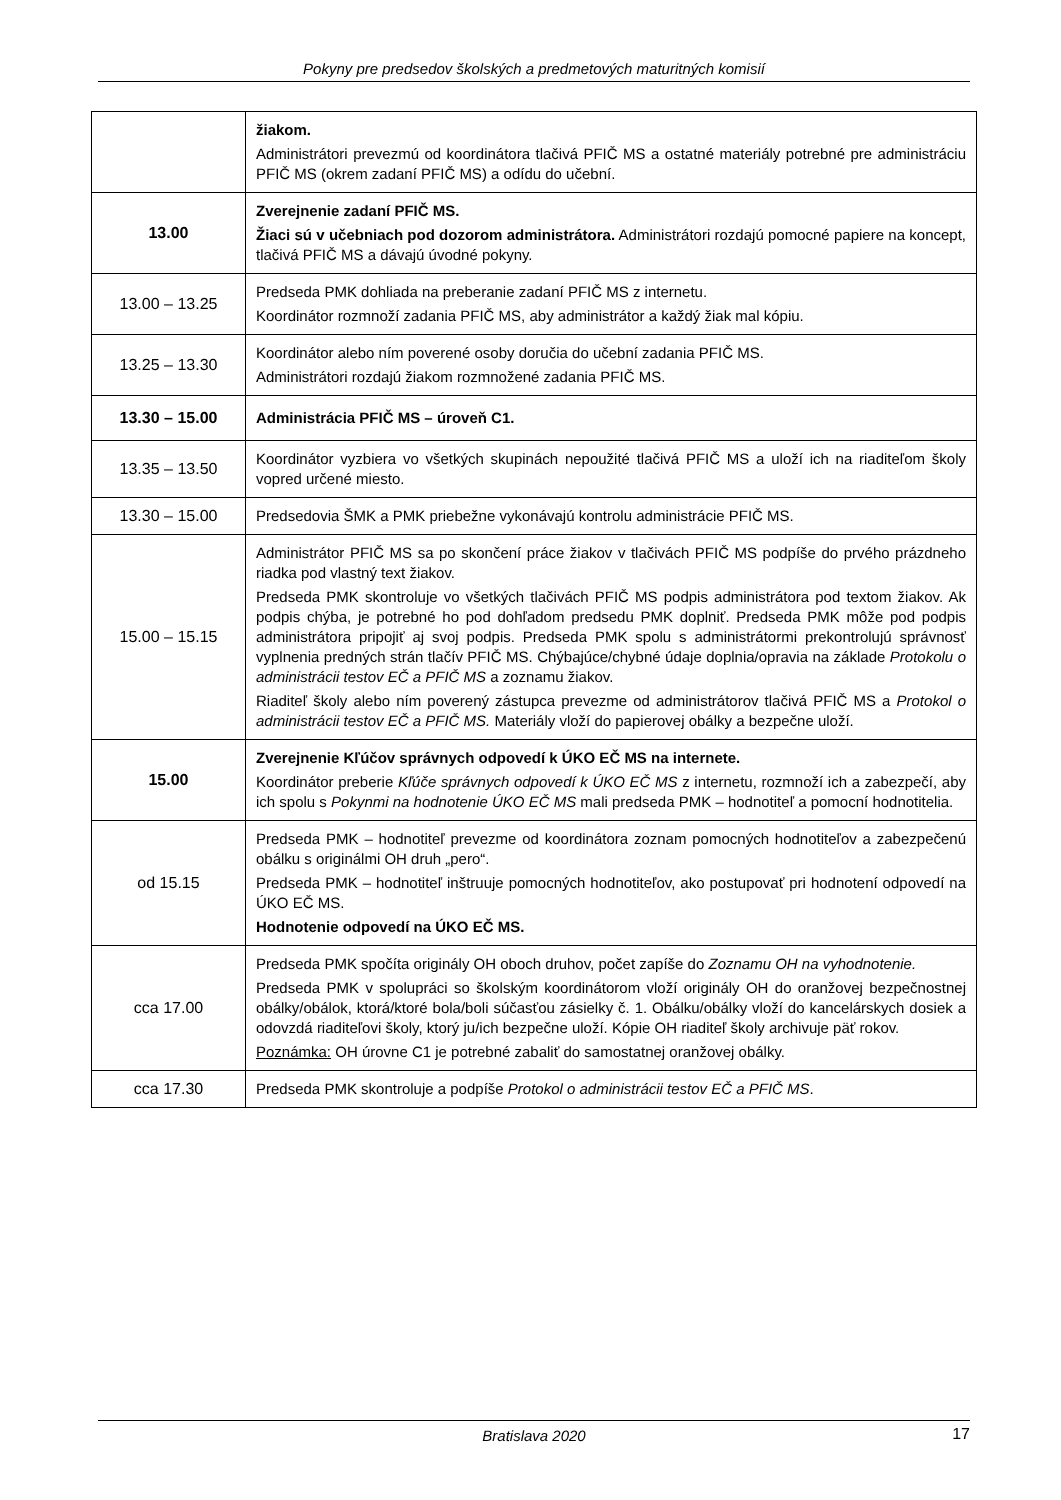Pokyny pre predsedov školských a predmetových maturitných komisií
| | žiakom. Administrátori prevezmú od koordinátora tlačivá PFIČ MS a ostatné materiály potrebné pre administráciu PFIČ MS (okrem zadaní PFIČ MS) a odídu do učební. |
| 13.00 | Zverejnenie zadaní PFIČ MS. Žiaci sú v učebniach pod dozorom administrátora. Administrátori rozdajú pomocné papiere na koncept, tlačivá PFIČ MS a dávajú úvodné pokyny. |
| 13.00 – 13.25 | Predseda PMK dohliada na preberanie zadaní PFIČ MS z internetu. Koordinátor rozmnoží zadania PFIČ MS, aby administrátor a každý žiak mal kópiu. |
| 13.25 – 13.30 | Koordinátor alebo ním poverené osoby doručia do učební zadania PFIČ MS. Administrátori rozdajú žiakom rozmnožené zadania PFIČ MS. |
| 13.30 – 15.00 | Administrácia PFIČ MS – úroveň C1. |
| 13.35 – 13.50 | Koordinátor vyzbiera vo všetkých skupinách nepoužité tlačivá PFIČ MS a uloží ich na riaditeľom školy vopred určené miesto. |
| 13.30 – 15.00 | Predsedovia ŠMK a PMK priebežne vykonávajú kontrolu administrácie PFIČ MS. |
| 15.00 – 15.15 | Administrátor PFIČ MS sa po skončení práce žiakov v tlačivách PFIČ MS podpíše do prvého prázdneho riadka pod vlastný text žiakov. Predseda PMK skontroluje vo všetkých tlačivách PFIČ MS podpis administrátora pod textom žiakov. Ak podpis chýba, je potrebné ho pod dohľadom predsedu PMK doplniť. Predseda PMK môže pod podpis administrátora pripojiť aj svoj podpis. Predseda PMK spolu s administrátormi prekontrolujú správnosť vyplnenia predných strán tlačív PFIČ MS. Chýbajúce/chybné údaje doplnia/opravia na základe Protokolu o administrácii testov EČ a PFIČ MS a zoznamu žiakov. Riaditeľ školy alebo ním poverený zástupca prevezme od administrátorov tlačivá PFIČ MS a Protokol o administrácii testov EČ a PFIČ MS. Materiály vloží do papierovej obálky a bezpečne uloží. |
| 15.00 | Zverejnenie Kľúčov správnych odpovedí k ÚKO EČ MS na internete. Koordinátor preberie Kľúče správnych odpovedí k ÚKO EČ MS z internetu, rozmnoží ich a zabezpečí, aby ich spolu s Pokynmi na hodnotenie ÚKO EČ MS mali predseda PMK – hodnotiteľ a pomocní hodnotitelia. |
| od 15.15 | Predseda PMK – hodnotiteľ prevezme od koordinátora zoznam pomocných hodnotiteľov a zabezpečenú obálku s originálmi OH druh „pero“. Predseda PMK – hodnotiteľ inštruuje pomocných hodnotiteľov, ako postupovať pri hodnotení odpovedí na ÚKO EČ MS. Hodnotenie odpovedí na ÚKO EČ MS. |
| cca 17.00 | Predseda PMK spočíta originály OH oboch druhov, počet zapíše do Zoznamu OH na vyhodnotenie. Predseda PMK v spolupráci so školským koordinátorom vloží originály OH do oranžovej bezpečnostnej obálky/obálok, ktorá/ktoré bola/boli súčasťou zásielky č. 1. Obálku/obálky vloží do kancelárskych dosiek a odovzdá riaditeľovi školy, ktorý ju/ich bezpečne uloží. Kópie OH riaditeľ školy archivuje päť rokov. Poznámka: OH úrovne C1 je potrebné zabaliť do samostatnej oranžovej obálky. |
| cca 17.30 | Predseda PMK skontroluje a podpíše Protokol o administrácii testov EČ a PFIČ MS . |
Bratislava 2020
17